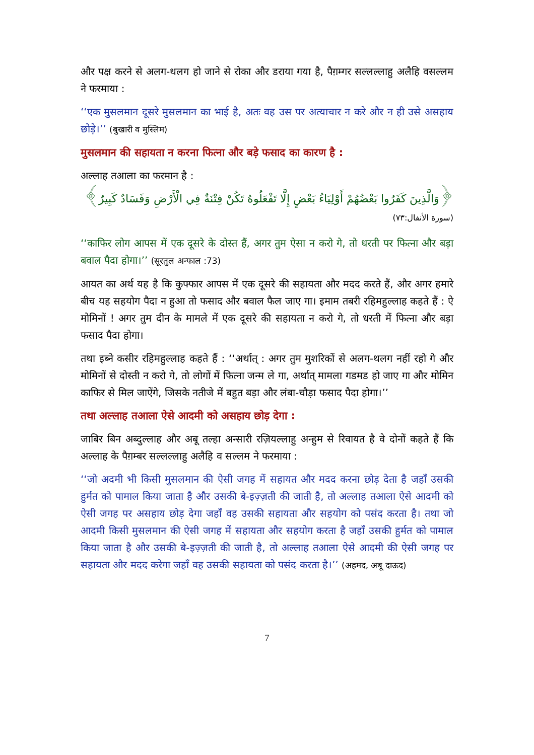और पक्ष करने से अलग-थलग हो जाने से रोका और डराया गया है, पैग़म्गर सल्लल्लाहु अलैहि वसल्लम ने फरमाया :
‘‘एक मुसलमान दूसरे मुसलमान का भाई है, अतः वह उस पर अत्याचार न करे और न ही उसे असहाय छोड़े।’’ (बुखारी व मुस्लिम)
मुसलमान की सहायता न करना फित्ना और बड़े फसाद का कारण है :
अल्लाह तआला का फरमान है :
﴿وَالَّذِينَ كَفَرُوا بَعْضُهُمْ أَوْلِيَاءُ بَعْضٍ إِلَّا تَفْعَلُوهُ تَكُنْ فِتْنَةٌ فِي الْأَرْضِ وَفَسَادٌ كَبِيرٌ﴾
(سورة الأنفال:٧٣)
‘‘काफिर लोग आपस में एक दूसरे के दोस्त हैं, अगर तुम ऐसा न करो गे, तो धरती पर फित्ना और बड़ा बवाल पैदा होगा।’’ (सूरतुल अन्फाल :73)
आयत का अर्थ यह है कि कुफ्फार आपस में एक दूसरे की सहायता और मदद करते हैं, और अगर हमारे बीच यह सहयोग पैदा न हुआ तो फसाद और बवाल फैल जाए गा। इमाम तबरी रहिमहुल्लाह कहते हैं : ऐ मोमिनों ! अगर तुम दीन के मामले में एक दूसरे की सहायता न करो गे, तो धरती में फित्ना और बड़ा फसाद पैदा होगा।
तथा इब्ने कसीर रहिमहुल्लाह कहते हैं : ‘‘अर्थात् : अगर तुम मुशरिकों से अलग-थलग नहीं रहो गे और मोमिनों से दोस्ती न करो गे, तो लोगों में फित्ना जन्म ले गा, अर्थात् मामला गडमड हो जाए गा और मोमिन काफिर से मिल जाऐंगे, जिसके नतीजे में बहुत बड़ा और लंबा-चौड़ा फसाद पैदा होगा।’’
तथा अल्लाह तआला ऐसे आदमी को असहाय छोड़ देगा :
जाबिर बिन अब्दुल्लाह और अबू तल्हा अन्सारी रज़ियल्लाहु अन्हुम से रिवायत है वे दोनों कहते हैं कि अल्लाह के पैग़म्बर सल्लल्लाहु अलैहि व सल्लम ने फरमाया :
‘‘जो अदमी भी किसी मुसलमान की ऐसी जगह में सहायत और मदद करना छोड़ देता है जहाँ उसकी हुर्मत को पामाल किया जाता है और उसकी बे-इज़्ज़ती की जाती है, तो अल्लाह तआला ऐसे आदमी को ऐसी जगह पर असहाय छोड़ देगा जहाँ वह उसकी सहायता और सहयोग को पसंद करता है। तथा जो आदमी किसी मुसलमान की ऐसी जगह में सहायता और सहयोग करता है जहाँ उसकी हुर्मत को पामाल किया जाता है और उसकी बे-इज़्ज़ती की जाती है, तो अल्लाह तआला ऐसे आदमी की ऐसी जगह पर सहायता और मदद करेगा जहाँ वह उसकी सहायता को पसंद करता है।’’ (अहमद, अबू दाऊद)
7